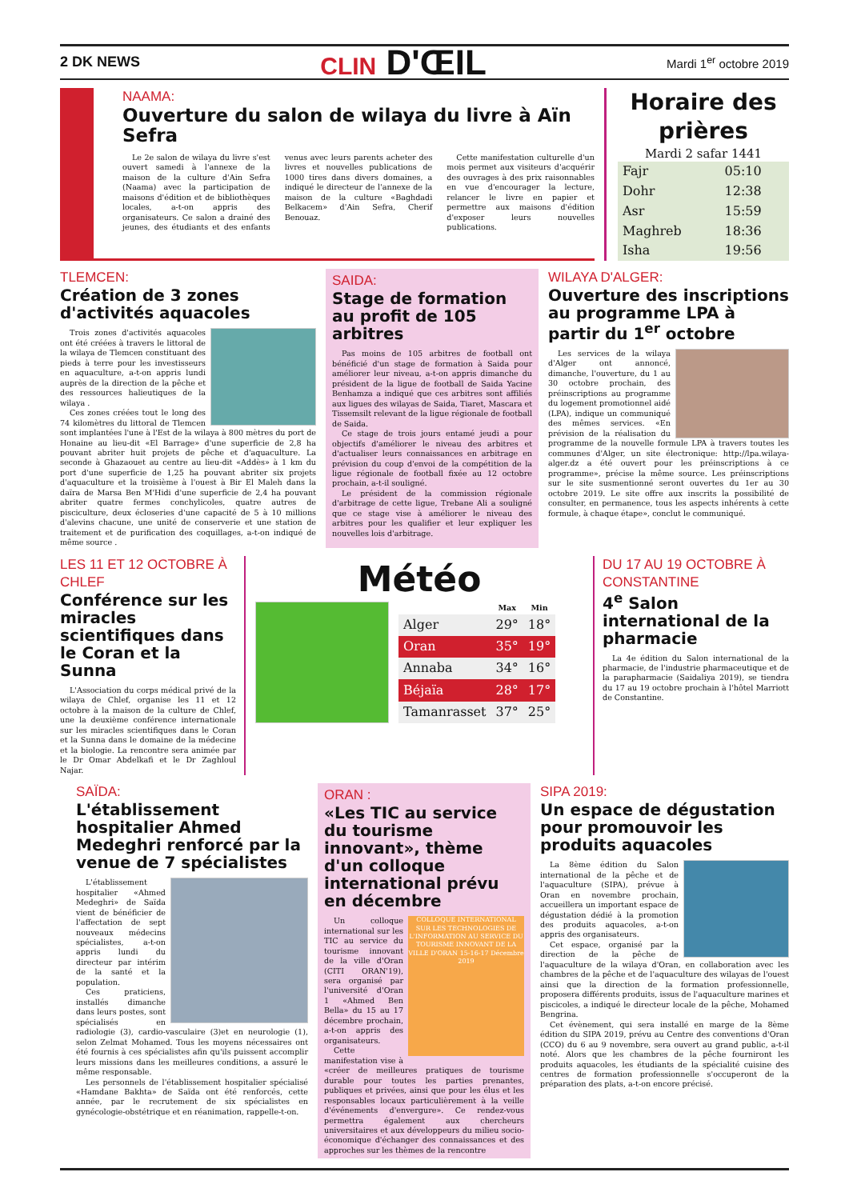2 DK NEWS CLIN D'ŒIL Mardi 1<sup>er</sup> octobre 2019
NAAMA:
Ouverture du salon de wilaya du livre à Aïn Sefra
Le 2e salon de wilaya du livre s'est ouvert samedi à l'annexe de la maison de la culture d'Ain Sefra (Naama) avec la participation de maisons d'édition et de bibliothèques locales, a-t-on appris des organisateurs. Ce salon a drainé des jeunes, des étudiants et des enfants venus avec leurs parents acheter des livres et nouvelles publications de 1000 tires dans divers domaines, a indiqué le directeur de l'annexe de la maison de la culture «Baghdadi Belkacem» d'Ain Sefra, Cherif Benouaz.
Cette manifestation culturelle d'un mois permet aux visiteurs d'acquérir des ouvrages à des prix raisonnables en vue d'encourager la lecture, relancer le livre en papier et permettre aux maisons d'édition d'exposer leurs nouvelles publications.
Horaire des prières
Mardi 2 safar 1441
| Fajr | 05:10 |
| Dohr | 12:38 |
| Asr | 15:59 |
| Maghreb | 18:36 |
| Isha | 19:56 |
TLEMCEN:
Création de 3 zones d'activités aquacoles
Trois zones d'activités aquacoles ont été créées à travers le littoral de la wilaya de Tlemcen constituant des pieds à terre pour les investisseurs en aquaculture, a-t-on appris lundi auprès de la direction de la pêche et des ressources halieutiques de la wilaya .
Ces zones créées tout le long des 74 kilomètres du littoral de Tlemcen sont implantées l'une à l'Est de la wilaya à 800 mètres du port de Honaine au lieu-dit «El Barrage» d'une superficie de 2,8 ha pouvant abriter huit projets de pêche et d'aquaculture. La seconde à Ghazaouet au centre au lieu-dit «Addès» à 1 km du port d'une superficie de 1,25 ha pouvant abriter six projets d'aquaculture et la troisième à l'ouest à Bir El Maleh dans la daïra de Marsa Ben M'Hidi d'une superficie de 2,4 ha pouvant abriter quatre fermes conchylicoles, quatre autres de pisciculture, deux écloseries d'une capacité de 5 à 10 millions d'alevins chacune, une unité de conserverie et une station de traitement et de purification des coquillages, a-t-on indiqué de même source .
SAIDA:
Stage de formation au profit de 105 arbitres
Pas moins de 105 arbitres de football ont bénéficié d'un stage de formation à Saida pour améliorer leur niveau, a-t-on appris dimanche du président de la ligue de football de Saida Yacine Benhamza a indiqué que ces arbitres sont affiliés aux ligues des wilayas de Saida, Tiaret, Mascara et Tissemsilt relevant de la ligue régionale de football de Saida.
Ce stage de trois jours entamé jeudi a pour objectifs d'améliorer le niveau des arbitres et d'actualiser leurs connaissances en arbitrage en prévision du coup d'envoi de la compétition de la ligue régionale de football fixée au 12 octobre prochain, a-t-il souligné.
Le président de la commission régionale d'arbitrage de cette ligue, Trebane Ali a souligné que ce stage vise à améliorer le niveau des arbitres pour les qualifier et leur expliquer les nouvelles lois d'arbitrage.
WILAYA D'ALGER:
Ouverture des inscriptions au programme LPA à partir du 1<sup>er</sup> octobre
Les services de la wilaya d'Alger ont annoncé, dimanche, l'ouverture, du 1 au 30 octobre prochain, des préinscriptions au programme du logement promotionnel aidé (LPA), indique un communiqué des mêmes services. «En prévision de la réalisation du programme de la nouvelle formule LPA à travers toutes les communes d'Alger, un site électronique: http://lpa.wilaya-alger.dz a été ouvert pour les préinscriptions à ce programme», précise la même source. Les préinscriptions sur le site susmentionné seront ouvertes du 1er au 30 octobre 2019. Le site offre aux inscrits la possibilité de consulter, en permanence, tous les aspects inhérents à cette formule, à chaque étape», conclut le communiqué.
LES 11 ET 12 OCTOBRE À CHLEF
Conférence sur les miracles scientifiques dans le Coran et la Sunna
L'Association du corps médical privé de la wilaya de Chlef, organise les 11 et 12 octobre à la maison de la culture de Chlef, une la deuxième conférence internationale sur les miracles scientifiques dans le Coran et la Sunna dans le domaine de la médecine et la biologie. La rencontre sera animée par le Dr Omar Abdelkafi et le Dr Zaghloul Najar.
Météo
| | Max | Min |
| --- | --- | --- |
| Alger | 29° | 18° |
| Oran | 35° | 19° |
| Annaba | 34° | 16° |
| Béjaïa | 28° | 17° |
| Tamanrasset | 37° | 25° |
DU 17 AU 19 OCTOBRE À CONSTANTINE
4<sup>e</sup> Salon international de la pharmacie
La 4e édition du Salon international de la pharmacie, de l'industrie pharmaceutique et de la parapharmacie (Saidaliya 2019), se tiendra du 17 au 19 octobre prochain à l'hôtel Marriott de Constantine.
SAÏDA:
L'établissement hospitalier Ahmed Medeghri renforcé par la venue de 7 spécialistes
L'établissement hospitalier «Ahmed Medeghri» de Saïda vient de bénéficier de l'affectation de sept nouveaux médecins spécialistes, a-t-on appris lundi du directeur par intérim de la santé et la population.
Ces praticiens, installés dimanche dans leurs postes, sont spécialisés en radiologie (3), cardio-vasculaire (3)et en neurologie (1), selon Zelmat Mohamed. Tous les moyens nécessaires ont été fournis à ces spécialistes afin qu'ils puissent accomplir leurs missions dans les meilleures conditions, a assuré le même responsable.
Les personnels de l'établissement hospitalier spécialisé «Hamdane Bakhta» de Saïda ont été renforcés, cette année, par le recrutement de six spécialistes en gynécologie-obstétrique et en réanimation, rappelle-t-on.
ORAN :
«Les TIC au service du tourisme innovant», thème d'un colloque international prévu en décembre
COLLOQUE INTERNATIONAL SUR LES TECHNOLOGIES DE L'INFORMATION AU SERVICE DU TOURISME INNOVANT DE LA VILLE D'ORAN 15-16-17 Décembre 2019
Un colloque international sur les TIC au service du tourisme innovant de la ville d'Oran (CITI ORAN'19), sera organisé par l'université d'Oran 1 «Ahmed Ben Bella» du 15 au 17 décembre prochain, a-t-on appris des organisateurs.
Cette manifestation vise à «créer de meilleures pratiques de tourisme durable pour toutes les parties prenantes, publiques et privées, ainsi que pour les élus et les responsables locaux particulièrement à la veille d'événements d'envergure». Ce rendez-vous permettra également aux chercheurs universitaires et aux développeurs du milieu socio-économique d'échanger des connaissances et des approches sur les thèmes de la rencontre
SIPA 2019:
Un espace de dégustation pour promouvoir les produits aquacoles
La 8ème édition du Salon international de la pêche et de l'aquaculture (SIPA), prévue à Oran en novembre prochain, accueillera un important espace de dégustation dédié à la promotion des produits aquacoles, a-t-on appris des organisateurs.
Cet espace, organisé par la direction de la pêche de l'aquaculture de la wilaya d'Oran, en collaboration avec les chambres de la pêche et de l'aquaculture des wilayas de l'ouest ainsi que la direction de la formation professionnelle, proposera différents produits, issus de l'aquaculture marines et piscicoles, a indiqué le directeur locale de la pêche, Mohamed Bengrina.
Cet évènement, qui sera installé en marge de la 8ème édition du SIPA 2019, prévu au Centre des conventions d'Oran (CCO) du 6 au 9 novembre, sera ouvert au grand public, a-t-il noté. Alors que les chambres de la pêche fourniront les produits aquacoles, les étudiants de la spécialité cuisine des centres de formation professionnelle s'occuperont de la préparation des plats, a-t-on encore précisé.